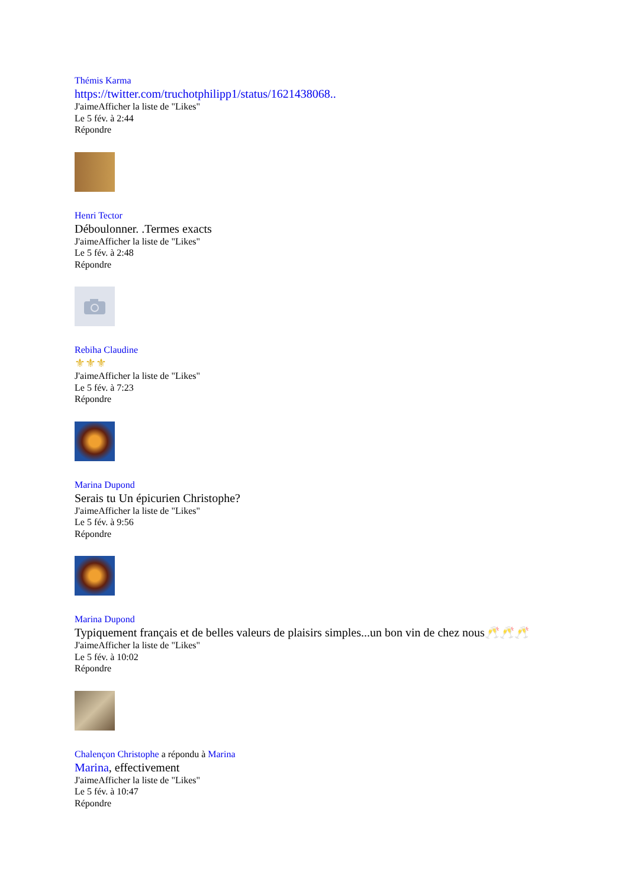Thémis Karma
https://twitter.com/truchotphilipp1/status/1621438068..
J'aimeAfficher la liste de "Likes"
Le 5 fév. à 2:44
Répondre
Henri Tector
Déboulonner. .Termes exacts
J'aimeAfficher la liste de "Likes"
Le 5 fév. à 2:48
Répondre
Rebiha Claudine
⚜⚜⚜
J'aimeAfficher la liste de "Likes"
Le 5 fév. à 7:23
Répondre
Marina Dupond
Serais tu Un épicurien Christophe?
J'aimeAfficher la liste de "Likes"
Le 5 fév. à 9:56
Répondre
Marina Dupond
Typiquement français et de belles valeurs de plaisirs simples...un bon vin de chez nous🥂🥂🥂
J'aimeAfficher la liste de "Likes"
Le 5 fév. à 10:02
Répondre
Chalençon Christophe a répondu à Marina
Marina, effectivement
J'aimeAfficher la liste de "Likes"
Le 5 fév. à 10:47
Répondre